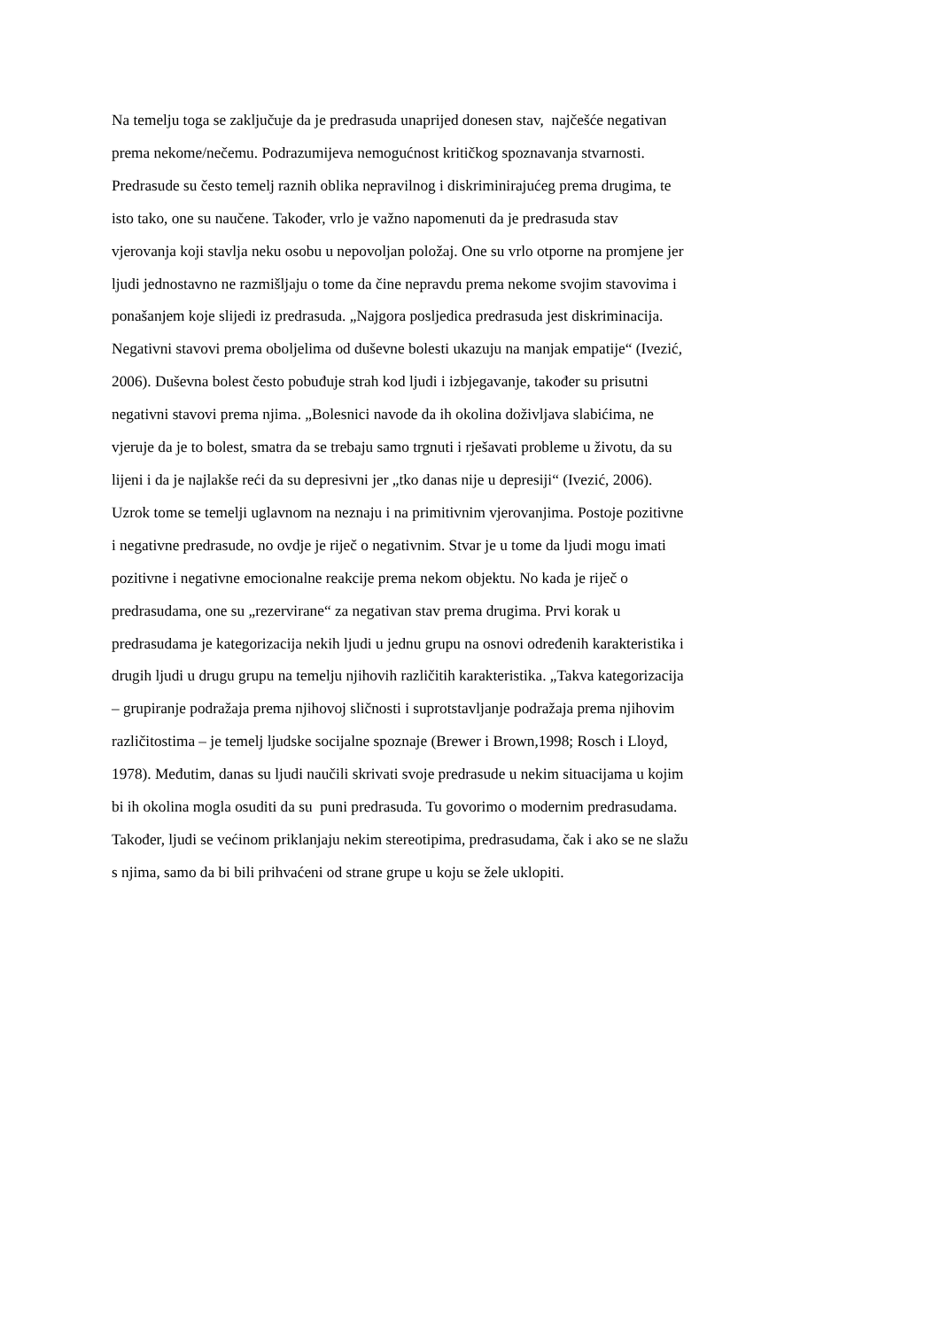Na temelju toga se zaključuje da je predrasuda unaprijed donesen stav, najčešće negativan
prema nekome/nečemu. Podrazumijeva nemogućnost kritičkog spoznavanja stvarnosti.
Predrasude su često temelj raznih oblika nepravilnog i diskriminirajućeg prema drugima, te
isto tako, one su naučene. Također, vrlo je važno napomenuti da je predrasuda stav
vjerovanja koji stavlja neku osobu u nepovoljan položaj. One su vrlo otporne na promjene jer
ljudi jednostavno ne razmišljaju o tome da čine nepravdu prema nekome svojim stavovima i
ponašanjem koje slijedi iz predrasuda. „Najgora posljedica predrasuda jest diskriminacija.
Negativni stavovi prema oboljelima od duševne bolesti ukazuju na manjak empatije“ (Ivezić,
2006). Duševna bolest često pobuđuje strah kod ljudi i izbjegavanje, također su prisutni
negativni stavovi prema njima. „Bolesnici navode da ih okolina doživljava slabićima, ne
vjeruje da je to bolest, smatra da se trebaju samo trgnuti i rješavati probleme u životu, da su
lijeni i da je najlakše reći da su depresivni jer „tko danas nije u depresiji“ (Ivezić, 2006).
Uzrok tome se temelji uglavnom na neznaju i na primitivnim vjerovanjima. Postoje pozitivne
i negativne predrasude, no ovdje je riječ o negativnim. Stvar je u tome da ljudi mogu imati
pozitivne i negativne emocionalne reakcije prema nekom objektu. No kada je riječ o
predrasudama, one su „rezervirane“ za negativan stav prema drugima. Prvi korak u
predrasudama je kategorizacija nekih ljudi u jednu grupu na osnovi određenih karakteristika i
drugih ljudi u drugu grupu na temelju njihovih različitih karakteristika. „Takva kategorizacija
– grupiranje podražaja prema njihovoj sličnosti i suprotstavljanje podražaja prema njihovim
različitostima – je temelj ljudske socijalne spoznaje (Brewer i Brown,1998; Rosch i Lloyd,
1978). Međutim, danas su ljudi naučili skrivati svoje predrasude u nekim situacijama u kojim
bi ih okolina mogla osuditi da su puni predrasuda. Tu govorimo o modernim predrasudama.
Također, ljudi se većinom priklanjaju nekim stereotipima, predrasudama, čak i ako se ne slažu
s njima, samo da bi bili prihvaćeni od strane grupe u koju se žele uklopiti.